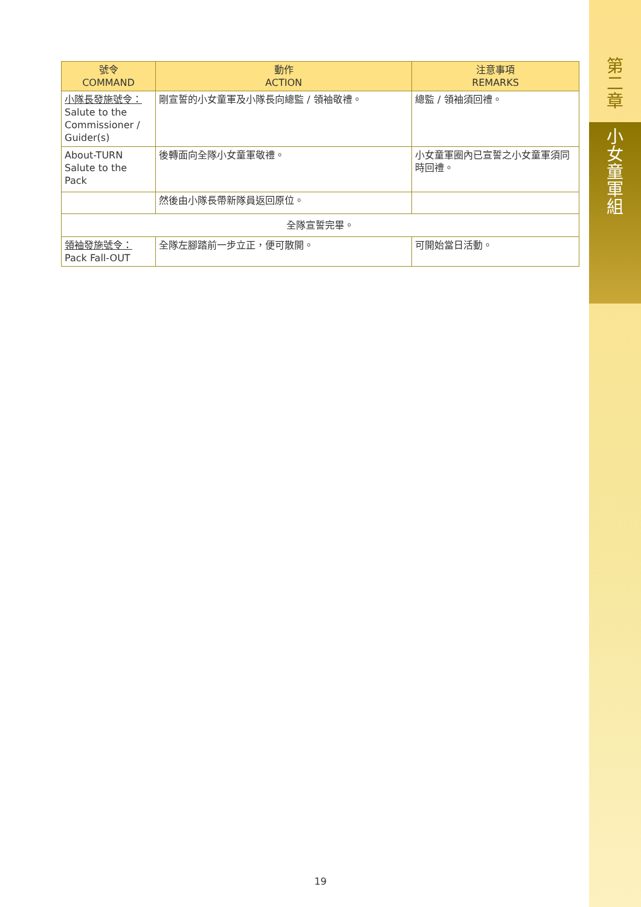第
二
章
小
女
童
軍
組
| 號令 COMMAND | 動作 ACTION | 注意事項 REMARKS |
| --- | --- | --- |
| 小隊長發施號令： Salute to the Commissioner / Guider(s) | 剛宣誓的小女童軍及小隊長向總監 / 領袖敬禮。 | 總監 / 領袖須回禮。 |
| About-TURN Salute to the Pack | 後轉面向全隊小女童軍敬禮。 | 小女童軍圈內已宣誓之小女童軍須同時回禮。 |
| | 然後由小隊長帶新隊員返回原位。 | |
| 全隊宣誓完畢。 | | |
| 領袖發施號令： Pack Fall-OUT | 全隊左腳踏前一步立正，便可散開。 | 可開始當日活動。 |
19